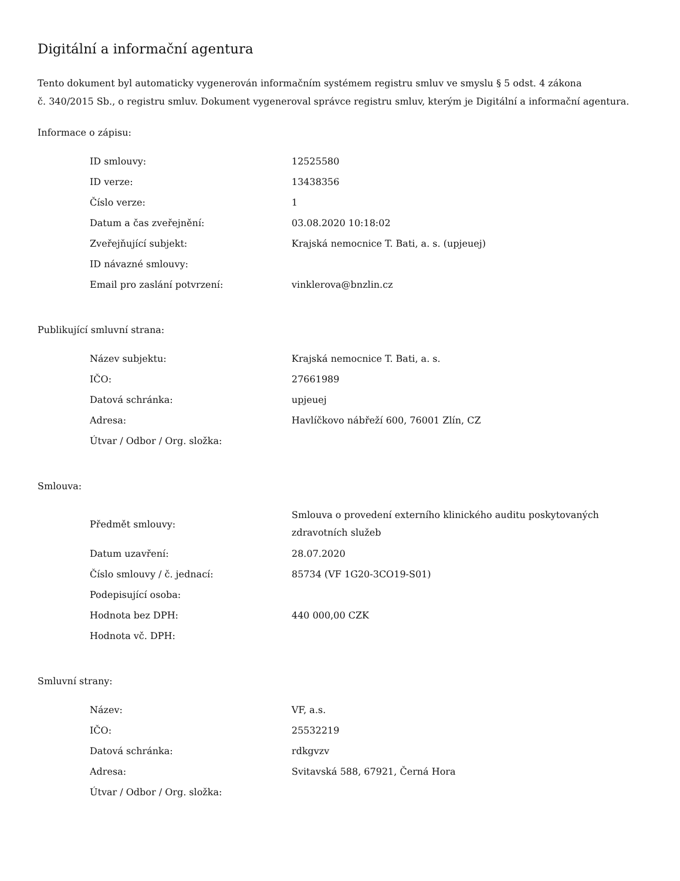Digitální a informační agentura
Tento dokument byl automaticky vygenerován informačním systémem registru smluv ve smyslu § 5 odst. 4 zákona
č. 340/2015 Sb., o registru smluv. Dokument vygeneroval správce registru smluv, kterým je Digitální a informační agentura.
Informace o zápisu:
| ID smlouvy: | 12525580 |
| ID verze: | 13438356 |
| Číslo verze: | 1 |
| Datum a čas zveřejnění: | 03.08.2020 10:18:02 |
| Zveřejňující subjekt: | Krajská nemocnice T. Bati, a. s. (upjeuej) |
| ID návazné smlouvy: | |
| Email pro zaslání potvrzení: | vinklerova@bnzlin.cz |
Publikující smluvní strana:
| Název subjektu: | Krajská nemocnice T. Bati, a. s. |
| IČO: | 27661989 |
| Datová schránka: | upjeuej |
| Adresa: | Havlíčkovo nábřeží 600, 76001 Zlín, CZ |
| Útvar / Odbor / Org. složka: | |
Smlouva:
| Předmět smlouvy: | Smlouva o provedení externího klinického auditu poskytovaných zdravotních služeb |
| Datum uzavření: | 28.07.2020 |
| Číslo smlouvy / č. jednací: | 85734 (VF 1G20-3CO19-S01) |
| Podepisující osoba: | |
| Hodnota bez DPH: | 440 000,00 CZK |
| Hodnota vč. DPH: | |
Smluvní strany:
| Název: | VF, a.s. |
| IČO: | 25532219 |
| Datová schránka: | rdkgvzv |
| Adresa: | Svitavská 588, 67921, Černá Hora |
| Útvar / Odbor / Org. složka: | |